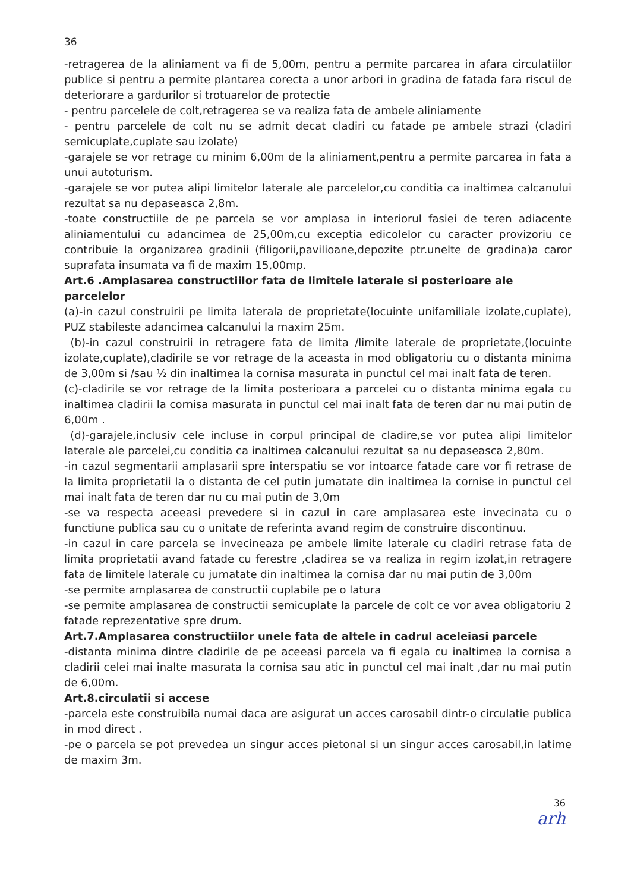36
-retragerea de la aliniament va fi de 5,00m, pentru a permite parcarea in afara circulatiilor publice si pentru a permite plantarea corecta a unor arbori in gradina de fatada fara riscul de deteriorare a gardurilor si trotuarelor de protectie
- pentru parcelele de colt,retragerea se va realiza fata de ambele aliniamente
- pentru parcelele de colt nu se admit decat cladiri cu fatade pe ambele strazi (cladiri semicuplate,cuplate sau izolate)
-garajele se vor retrage cu minim 6,00m de la aliniament,pentru a permite parcarea in fata a unui autoturism.
-garajele se vor putea alipi limitelor laterale ale parcelelor,cu conditia ca inaltimea calcanului rezultat sa nu depaseasca 2,8m.
-toate constructiile de pe parcela se vor amplasa in interiorul fasiei de teren adiacente aliniamentului cu adancimea de 25,00m,cu exceptia edicolelor cu caracter provizoriu ce contribuie la organizarea gradinii (filigorii,pavilioane,depozite ptr.unelte de gradina)a caror suprafata insumata va fi de maxim 15,00mp.
Art.6 .Amplasarea constructiilor fata de limitele laterale si posterioare ale parcelelor
(a)-in cazul construirii pe limita laterala de proprietate(locuinte unifamiliale izolate,cuplate), PUZ stabileste adancimea calcanului la maxim 25m.
(b)-in cazul construirii in retragere fata de limita /limite laterale de proprietate,(locuinte izolate,cuplate),cladirile se vor retrage de la aceasta in mod obligatoriu cu o distanta minima de 3,00m si /sau ½ din inaltimea la cornisa masurata in punctul cel mai inalt fata de teren.
(c)-cladirile se vor retrage de la limita posterioara a parcelei cu o distanta minima egala cu inaltimea cladirii la cornisa masurata in punctul cel mai inalt fata de teren dar nu mai putin de 6,00m .
(d)-garajele,inclusiv cele incluse in corpul principal de cladire,se vor putea alipi limitelor laterale ale parcelei,cu conditia ca inaltimea calcanului rezultat sa nu depaseasca 2,80m.
-in cazul segmentarii amplasarii spre interspatiu se vor intoarce fatade care vor fi retrase de la limita proprietatii la o distanta de cel putin jumatate din inaltimea la cornise in punctul cel mai inalt fata de teren dar nu cu mai putin de 3,0m
-se va respecta aceeasi prevedere si in cazul in care amplasarea este invecinata cu o functiune publica sau cu o unitate de referinta avand regim de construire discontinuu.
-in cazul in care parcela se invecineaza pe ambele limite laterale cu cladiri retrase fata de limita proprietatii avand fatade cu ferestre ,cladirea se va realiza in regim izolat,in retragere fata de limitele laterale cu jumatate din inaltimea la cornisa dar nu mai putin de 3,00m
-se permite amplasarea de constructii cuplabile pe o latura
-se permite amplasarea de constructii semicuplate la parcele de colt ce vor avea obligatoriu 2 fatade reprezentative spre drum.
Art.7.Amplasarea constructiilor unele fata de altele in cadrul aceleiasi parcele
-distanta minima dintre cladirile de pe aceeasi parcela va fi egala cu inaltimea la cornisa a cladirii celei mai inalte masurata la cornisa sau atic in punctul cel mai inalt ,dar nu mai putin de 6,00m.
Art.8.circulatii si accese
-parcela este construibila numai daca are asigurat un acces carosabil dintr-o circulatie publica in mod direct .
-pe o parcela se pot prevedea un singur acces pietonal si un singur acces carosabil,in latime de maxim 3m.
36
arh